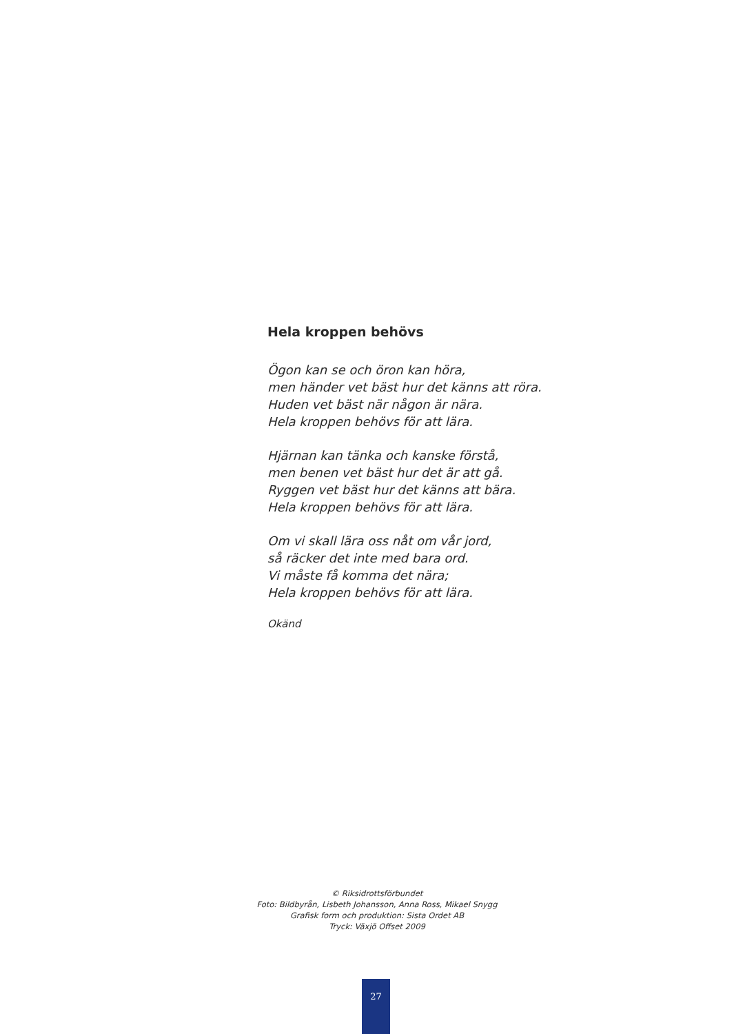Hela kroppen behövs
Ögon kan se och öron kan höra,
men händer vet bäst hur det känns att röra.
Huden vet bäst när någon är nära.
Hela kroppen behövs för att lära.
Hjärnan kan tänka och kanske förstå,
men benen vet bäst hur det är att gå.
Ryggen vet bäst hur det känns att bära.
Hela kroppen behövs för att lära.
Om vi skall lära oss nåt om vår jord,
så räcker det inte med bara ord.
Vi måste få komma det nära;
Hela kroppen behövs för att lära.
Okänd
© Riksidrottsförbundet
Foto: Bildbyrån, Lisbeth Johansson, Anna Ross, Mikael Snygg
Grafisk form och produktion: Sista Ordet AB
Tryck: Växjö Offset 2009
27